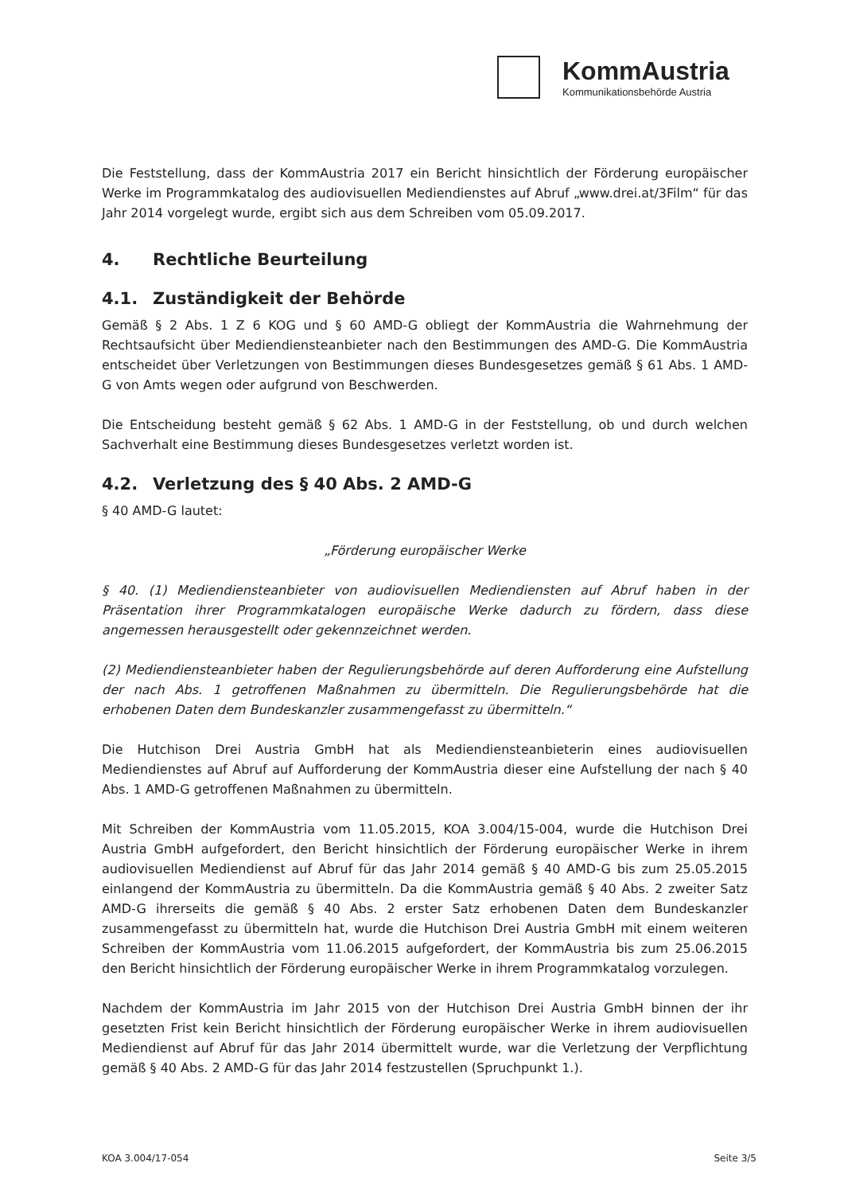KommAustria
Kommunikationsbehörde Austria
Die Feststellung, dass der KommAustria 2017 ein Bericht hinsichtlich der Förderung europäischer Werke im Programmkatalog des audiovisuellen Mediendienstes auf Abruf „www.drei.at/3Film“ für das Jahr 2014 vorgelegt wurde, ergibt sich aus dem Schreiben vom 05.09.2017.
4. Rechtliche Beurteilung
4.1. Zuständigkeit der Behörde
Gemäß § 2 Abs. 1 Z 6 KOG und § 60 AMD-G obliegt der KommAustria die Wahrnehmung der Rechtsaufsicht über Mediendiensteanbieter nach den Bestimmungen des AMD-G. Die KommAustria entscheidet über Verletzungen von Bestimmungen dieses Bundesgesetzes gemäß § 61 Abs. 1 AMD-G von Amts wegen oder aufgrund von Beschwerden.
Die Entscheidung besteht gemäß § 62 Abs. 1 AMD-G in der Feststellung, ob und durch welchen Sachverhalt eine Bestimmung dieses Bundesgesetzes verletzt worden ist.
4.2. Verletzung des § 40 Abs. 2 AMD-G
§ 40 AMD-G lautet:
„Förderung europäischer Werke
§ 40. (1) Mediendiensteanbieter von audiovisuellen Mediendiensten auf Abruf haben in der Präsentation ihrer Programmkatalogen europäische Werke dadurch zu fördern, dass diese angemessen herausgestellt oder gekennzeichnet werden.
(2) Mediendiensteanbieter haben der Regulierungsbehörde auf deren Aufforderung eine Aufstellung der nach Abs. 1 getroffenen Maßnahmen zu übermitteln. Die Regulierungsbehörde hat die erhobenen Daten dem Bundeskanzler zusammengefasst zu übermitteln.“
Die Hutchison Drei Austria GmbH hat als Mediendiensteanbieterin eines audiovisuellen Mediendienstes auf Abruf auf Aufforderung der KommAustria dieser eine Aufstellung der nach § 40 Abs. 1 AMD-G getroffenen Maßnahmen zu übermitteln.
Mit Schreiben der KommAustria vom 11.05.2015, KOA 3.004/15-004, wurde die Hutchison Drei Austria GmbH aufgefordert, den Bericht hinsichtlich der Förderung europäischer Werke in ihrem audiovisuellen Mediendienst auf Abruf für das Jahr 2014 gemäß § 40 AMD-G bis zum 25.05.2015 einlangend der KommAustria zu übermitteln. Da die KommAustria gemäß § 40 Abs. 2 zweiter Satz AMD-G ihrerseits die gemäß § 40 Abs. 2 erster Satz erhobenen Daten dem Bundeskanzler zusammengefasst zu übermitteln hat, wurde die Hutchison Drei Austria GmbH mit einem weiteren Schreiben der KommAustria vom 11.06.2015 aufgefordert, der KommAustria bis zum 25.06.2015 den Bericht hinsichtlich der Förderung europäischer Werke in ihrem Programmkatalog vorzulegen.
Nachdem der KommAustria im Jahr 2015 von der Hutchison Drei Austria GmbH binnen der ihr gesetzten Frist kein Bericht hinsichtlich der Förderung europäischer Werke in ihrem audiovisuellen Mediendienst auf Abruf für das Jahr 2014 übermittelt wurde, war die Verletzung der Verpflichtung gemäß § 40 Abs. 2 AMD-G für das Jahr 2014 festzustellen (Spruchpunkt 1.).
KOA 3.004/17-054 Seite 3/5